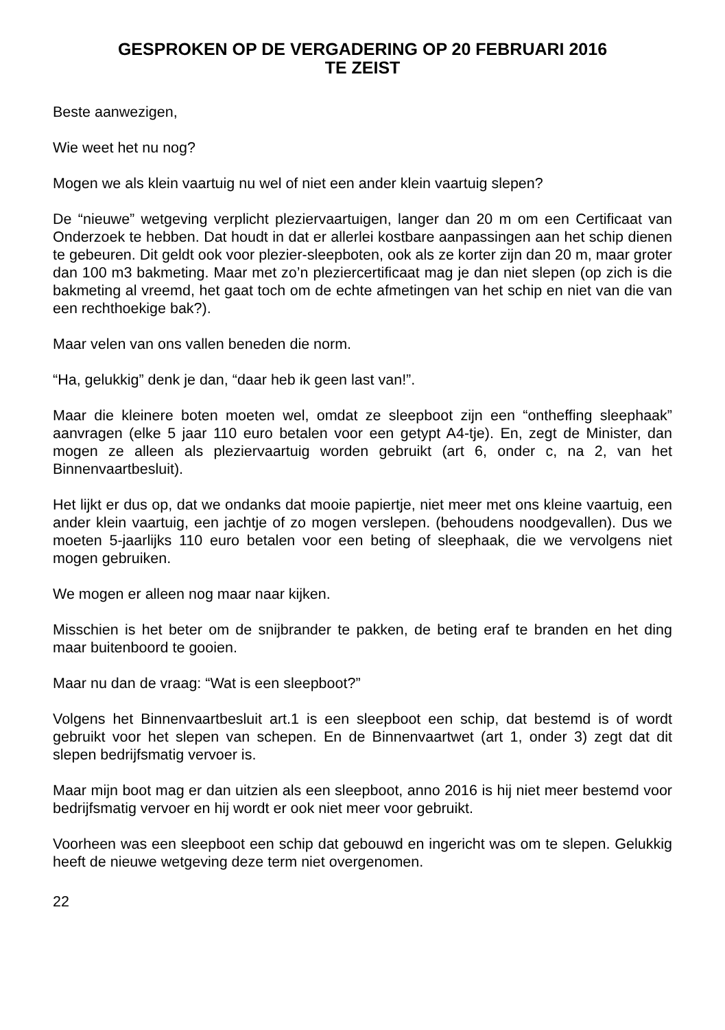GESPROKEN OP DE VERGADERING OP 20 FEBRUARI 2016
TE ZEIST
Beste aanwezigen,
Wie weet het nu nog?
Mogen we als klein vaartuig nu wel of niet een ander klein vaartuig slepen?
De “nieuwe” wetgeving verplicht pleziervaartuigen, langer dan 20 m om een Certificaat van Onderzoek te hebben. Dat houdt in dat er allerlei kostbare aanpassingen aan het schip dienen te gebeuren. Dit geldt ook voor plezier-sleepboten, ook als ze korter zijn dan 20 m, maar groter dan 100 m3 bakmeting. Maar met zo’n pleziercertificaat mag je dan niet slepen (op zich is die bakmeting al vreemd, het gaat toch om de echte afmetingen van het schip en niet van die van een rechthoekige bak?).
Maar velen van ons vallen beneden die norm.
“Ha, gelukkig” denk je dan, “daar heb ik geen last van!”.
Maar die kleinere boten moeten wel, omdat ze sleepboot zijn een “ontheffing sleephaak” aanvragen (elke 5 jaar 110 euro betalen voor een getypt A4-tje). En, zegt de Minister, dan mogen ze alleen als pleziervaartuig worden gebruikt (art 6, onder c, na 2, van het Binnenvaartbesluit).
Het lijkt er dus op, dat we ondanks dat mooie papiertje, niet meer met ons kleine vaartuig, een ander klein vaartuig, een jachtje of zo mogen verslepen. (behoudens noodgevallen). Dus we moeten 5-jaarlijks 110 euro betalen voor een beting of sleephaak, die we vervolgens niet mogen gebruiken.
We mogen er alleen nog maar naar kijken.
Misschien is het beter om de snijbrander te pakken, de beting eraf te branden en het ding maar buitenboord te gooien.
Maar nu dan de vraag: “Wat is een sleepboot?”
Volgens het Binnenvaartbesluit art.1 is een sleepboot een schip, dat bestemd is of wordt gebruikt voor het slepen van schepen. En de Binnenvaartwet (art 1, onder 3) zegt dat dit slepen bedrijfsmatig vervoer is.
Maar mijn boot mag er dan uitzien als een sleepboot, anno 2016 is hij niet meer bestemd voor bedrijfsmatig vervoer en hij wordt er ook niet meer voor gebruikt.
Voorheen was een sleepboot een schip dat gebouwd en ingericht was om te slepen. Gelukkig heeft de nieuwe wetgeving deze term niet overgenomen.
22